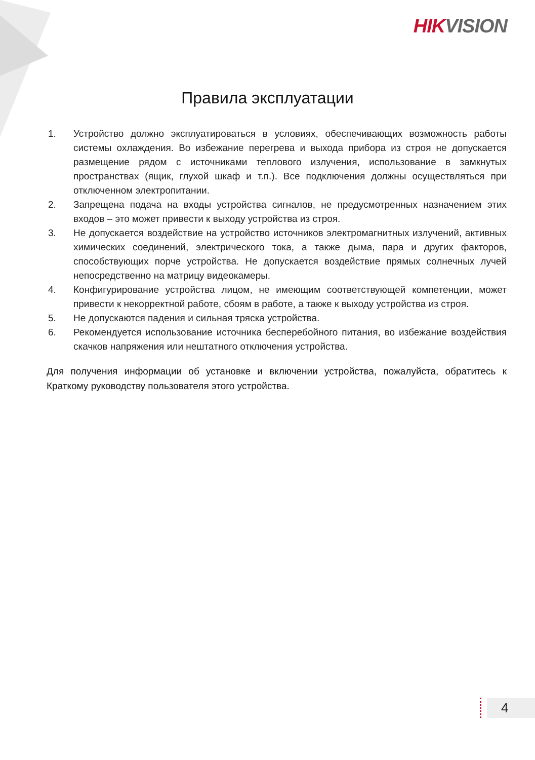HIKVISION
Правила эксплуатации
1. Устройство должно эксплуатироваться в условиях, обеспечивающих возможность работы системы охлаждения. Во избежание перегрева и выхода прибора из строя не допускается размещение рядом с источниками теплового излучения, использование в замкнутых пространствах (ящик, глухой шкаф и т.п.). Все подключения должны осуществляться при отключенном электропитании.
2. Запрещена подача на входы устройства сигналов, не предусмотренных назначением этих входов – это может привести к выходу устройства из строя.
3. Не допускается воздействие на устройство источников электромагнитных излучений, активных химических соединений, электрического тока, а также дыма, пара и других факторов, способствующих порче устройства. Не допускается воздействие прямых солнечных лучей непосредственно на матрицу видеокамеры.
4. Конфигурирование устройства лицом, не имеющим соответствующей компетенции, может привести к некорректной работе, сбоям в работе, а также к выходу устройства из строя.
5. Не допускаются падения и сильная тряска устройства.
6. Рекомендуется использование источника бесперебойного питания, во избежание воздействия скачков напряжения или нештатного отключения устройства.
Для получения информации об установке и включении устройства, пожалуйста, обратитесь к Краткому руководству пользователя этого устройства.
4